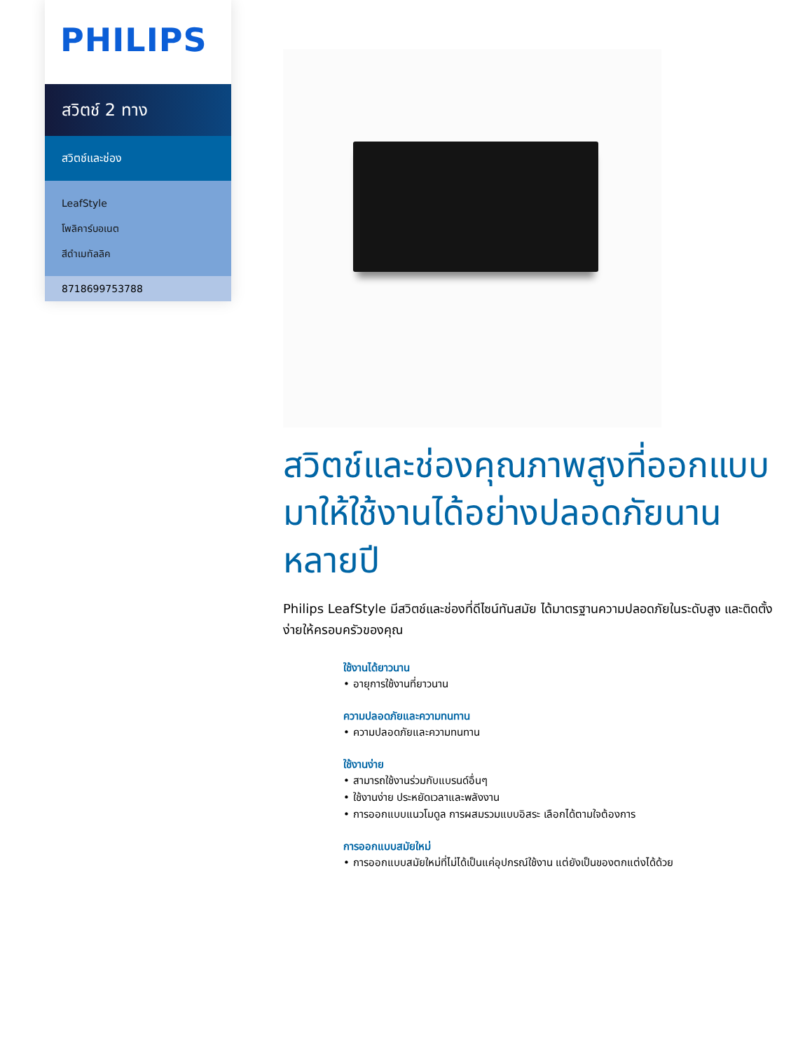PHILIPS
สวิตช์ 2 ทาง
สวิตช์และช่อง
LeafStyle
โพลิคาร์บอเนต
สีดำเมทัลลิค
8718699753788
สวิตช์และช่องคุณภาพสูงที่ออกแบบมาให้ใช้งานได้อย่างปลอดภัยนานหลายปี
Philips LeafStyle มีสวิตช์และช่องที่ดีไซน์ทันสมัย ได้มาตรฐานความปลอดภัยในระดับสูง และติดตั้งง่ายให้ครอบครัวของคุณ
ใช้งานได้ยาวนาน
• อายุการใช้งานที่ยาวนาน
ความปลอดภัยและความทนทาน
• ความปลอดภัยและความทนทาน
ใช้งานง่าย
• สามารถใช้งานร่วมกับแบรนด์อื่นๆ
• ใช้งานง่าย ประหยัดเวลาและพลังงาน
• การออกแบบแนวโมดูล การผสมรวมแบบอิสระ เลือกได้ตามใจต้องการ
การออกแบบสมัยใหม่
• การออกแบบสมัยใหม่ที่ไม่ได้เป็นแค่อุปกรณ์ใช้งาน แต่ยังเป็นของตกแต่งได้ด้วย